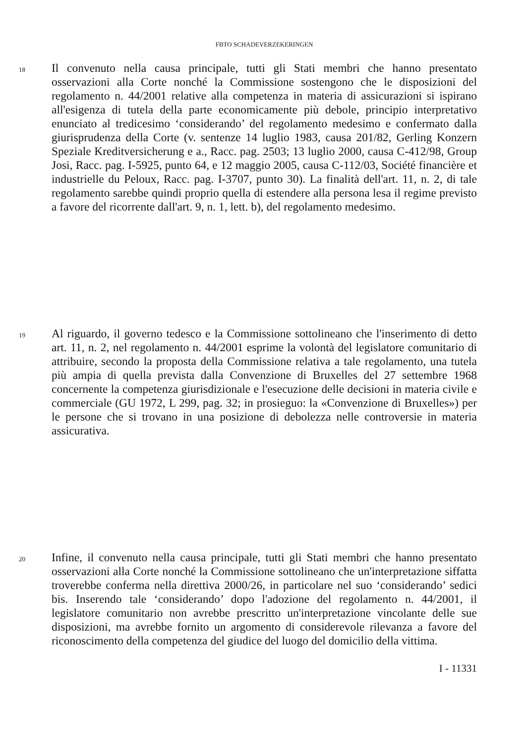FBTO SCHADEVERZEKERINGEN
18
Il convenuto nella causa principale, tutti gli Stati membri che hanno presentato osservazioni alla Corte nonché la Commissione sostengono che le disposizioni del regolamento n. 44/2001 relative alla competenza in materia di assicurazioni si ispirano all'esigenza di tutela della parte economicamente più debole, principio interpretativo enunciato al tredicesimo ‘considerando’ del regolamento medesimo e confermato dalla giurisprudenza della Corte (v. sentenze 14 luglio 1983, causa 201/82, Gerling Konzern Speziale Kreditversicherung e a., Racc. pag. 2503; 13 luglio 2000, causa C-412/98, Group Josi, Racc. pag. I-5925, punto 64, e 12 maggio 2005, causa C-112/03, Société financière et industrielle du Peloux, Racc. pag. I-3707, punto 30). La finalità dell'art. 11, n. 2, di tale regolamento sarebbe quindi proprio quella di estendere alla persona lesa il regime previsto a favore del ricorrente dall'art. 9, n. 1, lett. b), del regolamento medesimo.
19
Al riguardo, il governo tedesco e la Commissione sottolineano che l'inserimento di detto art. 11, n. 2, nel regolamento n. 44/2001 esprime la volontà del legislatore comunitario di attribuire, secondo la proposta della Commissione relativa a tale regolamento, una tutela più ampia di quella prevista dalla Convenzione di Bruxelles del 27 settembre 1968 concernente la competenza giurisdizionale e l'esecuzione delle decisioni in materia civile e commerciale (GU 1972, L 299, pag. 32; in prosieguo: la «Convenzione di Bruxelles») per le persone che si trovano in una posizione di debolezza nelle controversie in materia assicurativa.
20
Infine, il convenuto nella causa principale, tutti gli Stati membri che hanno presentato osservazioni alla Corte nonché la Commissione sottolineano che un'interpretazione siffatta troverebbe conferma nella direttiva 2000/26, in particolare nel suo ‘considerando’ sedici bis. Inserendo tale ‘considerando’ dopo l'adozione del regolamento n. 44/2001, il legislatore comunitario non avrebbe prescritto un'interpretazione vincolante delle sue disposizioni, ma avrebbe fornito un argomento di considerevole rilevanza a favore del riconoscimento della competenza del giudice del luogo del domicilio della vittima.
I - 11331